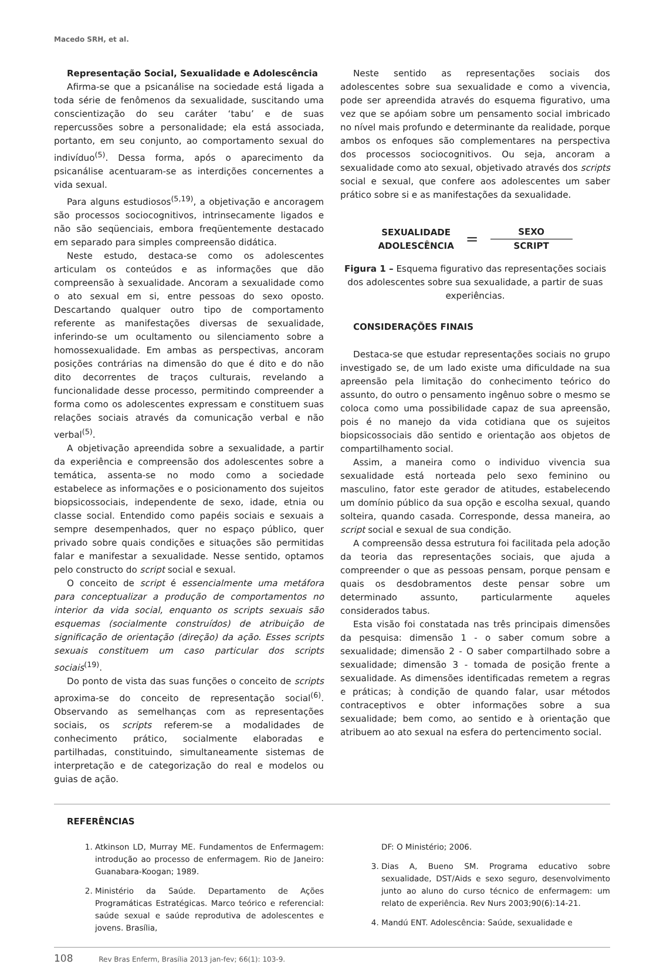Macedo SRH, et al.
Representação Social, Sexualidade e Adolescência
Afirma-se que a psicanálise na sociedade está ligada a toda série de fenômenos da sexualidade, suscitando uma conscientização do seu caráter ‘tabu’ e de suas repercussões sobre a personalidade; ela está associada, portanto, em seu conjunto, ao comportamento sexual do indivíduo<sup>(5)</sup>. Dessa forma, após o aparecimento da psicanálise acentuaram-se as interdições concernentes a vida sexual.
Para alguns estudiosos<sup>(5,19)</sup>, a objetivação e ancoragem são processos sociocognitivos, intrinsecamente ligados e não são seqüenciais, embora freqüentemente destacado em separado para simples compreensão didática.
Neste estudo, destaca-se como os adolescentes articulam os conteúdos e as informações que dão compreensão à sexualidade. Ancoram a sexualidade como o ato sexual em si, entre pessoas do sexo oposto. Descartando qualquer outro tipo de comportamento referente as manifestações diversas de sexualidade, inferindo-se um ocultamento ou silenciamento sobre a homossexualidade. Em ambas as perspectivas, ancoram posições contrárias na dimensão do que é dito e do não dito decorrentes de traços culturais, revelando a funcionalidade desse processo, permitindo compreender a forma como os adolescentes expressam e constituem suas relações sociais através da comunicação verbal e não verbal<sup>(5)</sup>.
A objetivação apreendida sobre a sexualidade, a partir da experiência e compreensão dos adolescentes sobre a temática, assenta-se no modo como a sociedade estabelece as informações e o posicionamento dos sujeitos biopsicossociais, independente de sexo, idade, etnia ou classe social. Entendido como papéis sociais e sexuais a sempre desempenhados, quer no espaço público, quer privado sobre quais condições e situações são permitidas falar e manifestar a sexualidade. Nesse sentido, optamos pelo constructo do script social e sexual.
O conceito de script é essencialmente uma metáfora para conceptualizar a produção de comportamentos no interior da vida social, enquanto os scripts sexuais são esquemas (socialmente construídos) de atribuição de significação de orientação (direção) da ação. Esses scripts sexuais constituem um caso particular dos scripts sociais<sup>(19)</sup>.
Do ponto de vista das suas funções o conceito de scripts aproxima-se do conceito de representação social<sup>(6)</sup>. Observando as semelhanças com as representações sociais, os scripts referem-se a modalidades de conhecimento prático, socialmente elaboradas e partilhadas, constituindo, simultaneamente sistemas de interpretação e de categorização do real e modelos ou guias de ação.
Neste sentido as representações sociais dos adolescentes sobre sua sexualidade e como a vivencia, pode ser apreendida através do esquema figurativo, uma vez que se apóiam sobre um pensamento social imbricado no nível mais profundo e determinante da realidade, porque ambos os enfoques são complementares na perspectiva dos processos sociocognitivos. Ou seja, ancoram a sexualidade como ato sexual, objetivado através dos scripts social e sexual, que confere aos adolescentes um saber prático sobre si e as manifestações da sexualidade.
SEXUALIDADE
ADOLESCÊNCIA
=
SEXO
SCRIPT
Figura 1 – Esquema figurativo das representações sociais dos adolescentes sobre sua sexualidade, a partir de suas experiências.
CONSIDERAÇÕES FINAIS
Destaca-se que estudar representações sociais no grupo investigado se, de um lado existe uma dificuldade na sua apreensão pela limitação do conhecimento teórico do assunto, do outro o pensamento ingênuo sobre o mesmo se coloca como uma possibilidade capaz de sua apreensão, pois é no manejo da vida cotidiana que os sujeitos biopsicossociais dão sentido e orientação aos objetos de compartilhamento social.
Assim, a maneira como o individuo vivencia sua sexualidade está norteada pelo sexo feminino ou masculino, fator este gerador de atitudes, estabelecendo um domínio público da sua opção e escolha sexual, quando solteira, quando casada. Corresponde, dessa maneira, ao script social e sexual de sua condição.
A compreensão dessa estrutura foi facilitada pela adoção da teoria das representações sociais, que ajuda a compreender o que as pessoas pensam, porque pensam e quais os desdobramentos deste pensar sobre um determinado assunto, particularmente aqueles considerados tabus.
Esta visão foi constatada nas três principais dimensões da pesquisa: dimensão 1 - o saber comum sobre a sexualidade; dimensão 2 - O saber compartilhado sobre a sexualidade; dimensão 3 - tomada de posição frente a sexualidade. As dimensões identificadas remetem a regras e práticas; à condição de quando falar, usar métodos contraceptivos e obter informações sobre a sua sexualidade; bem como, ao sentido e à orientação que atribuem ao ato sexual na esfera do pertencimento social.
REFERÊNCIAS
1. Atkinson LD, Murray ME. Fundamentos de Enfermagem: introdução ao processo de enfermagem. Rio de Janeiro: Guanabara-Koogan; 1989.
2. Ministério da Saúde. Departamento de Ações Programáticas Estratégicas. Marco teórico e referencial: saúde sexual e saúde reprodutiva de adolescentes e jovens. Brasília,
DF: O Ministério; 2006.
3. Dias A, Bueno SM. Programa educativo sobre sexualidade, DST/Aids e sexo seguro, desenvolvimento junto ao aluno do curso técnico de enfermagem: um relato de experiência. Rev Nurs 2003;90(6):14-21.
4. Mandú ENT. Adolescência: Saúde, sexualidade e
108 Rev Bras Enferm, Brasília 2013 jan-fev; 66(1): 103-9.